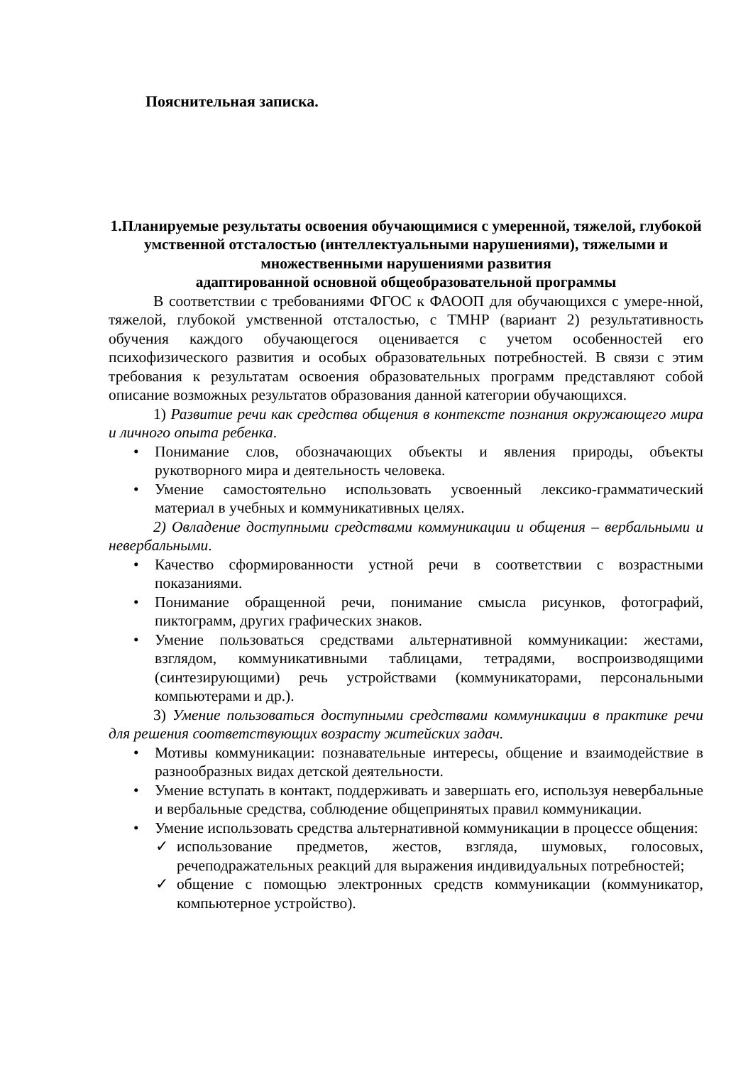Пояснительная записка.
1.Планируемые результаты освоения обучающимися с умеренной, тяжелой, глубокой умственной отсталостью (интеллектуальными нарушениями), тяжелыми и множественными нарушениями развития
адаптированной основной общеобразовательной программы
В соответствии с требованиями ФГОС к ФАООП для обучающихся с умере-нной, тяжелой, глубокой умственной отсталостью, с ТМНР (вариант 2) результативность обучения каждого обучающегося оценивается с учетом особенностей его психофизического развития и особых образовательных потребностей. В связи с этим требования к результатам освоения образовательных программ представляют собой описание возможных результатов образования данной категории обучающихся.
1) Развитие речи как средства общения в контексте познания окружающего мира и личного опыта ребенка.
Понимание слов, обозначающих объекты и явления природы, объекты рукотворного мира и деятельность человека.
Умение самостоятельно использовать усвоенный лексико-грамматический материал в учебных и коммуникативных целях.
2) Овладение доступными средствами коммуникации и общения – вербальными и невербальными.
Качество сформированности устной речи в соответствии с возрастными показаниями.
Понимание обращенной речи, понимание смысла рисунков, фотографий, пиктограмм, других графических знаков.
Умение пользоваться средствами альтернативной коммуникации: жестами, взглядом, коммуникативными таблицами, тетрадями, воспроизводящими (синтезирующими) речь устройствами (коммуникаторами, персональными компьютерами и др.).
3) Умение пользоваться доступными средствами коммуникации в практике речи для решения соответствующих возрасту житейских задач.
Мотивы коммуникации: познавательные интересы, общение и взаимодействие в разнообразных видах детской деятельности.
Умение вступать в контакт, поддерживать и завершать его, используя невербальные и вербальные средства, соблюдение общепринятых правил коммуникации.
Умение использовать средства альтернативной коммуникации в процессе общения:
использование предметов, жестов, взгляда, шумовых, голосовых, речеподражательных реакций для выражения индивидуальных потребностей;
общение с помощью электронных средств коммуникации (коммуникатор, компьютерное устройство).